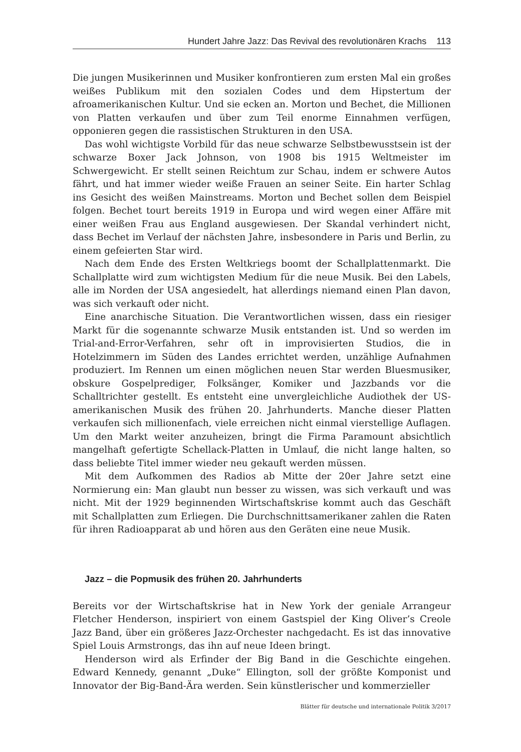Hundert Jahre Jazz: Das Revival des revolutionären Krachs 113
Die jungen Musikerinnen und Musiker konfrontieren zum ersten Mal ein großes weißes Publikum mit den sozialen Codes und dem Hipstertum der afroamerikanischen Kultur. Und sie ecken an. Morton und Bechet, die Millionen von Platten verkaufen und über zum Teil enorme Einnahmen verfügen, opponieren gegen die rassistischen Strukturen in den USA.
Das wohl wichtigste Vorbild für das neue schwarze Selbstbewusstsein ist der schwarze Boxer Jack Johnson, von 1908 bis 1915 Weltmeister im Schwergewicht. Er stellt seinen Reichtum zur Schau, indem er schwere Autos fährt, und hat immer wieder weiße Frauen an seiner Seite. Ein harter Schlag ins Gesicht des weißen Mainstreams. Morton und Bechet sollen dem Beispiel folgen. Bechet tourt bereits 1919 in Europa und wird wegen einer Affäre mit einer weißen Frau aus England ausgewiesen. Der Skandal verhindert nicht, dass Bechet im Verlauf der nächsten Jahre, insbesondere in Paris und Berlin, zu einem gefeierten Star wird.
Nach dem Ende des Ersten Weltkriegs boomt der Schallplattenmarkt. Die Schallplatte wird zum wichtigsten Medium für die neue Musik. Bei den Labels, alle im Norden der USA angesiedelt, hat allerdings niemand einen Plan davon, was sich verkauft oder nicht.
Eine anarchische Situation. Die Verantwortlichen wissen, dass ein riesiger Markt für die sogenannte schwarze Musik entstanden ist. Und so werden im Trial-and-Error-Verfahren, sehr oft in improvisierten Studios, die in Hotelzimmern im Süden des Landes errichtet werden, unzählige Aufnahmen produziert. Im Rennen um einen möglichen neuen Star werden Bluesmusiker, obskure Gospelprediger, Folksänger, Komiker und Jazzbands vor die Schalltrichter gestellt. Es entsteht eine unvergleichliche Audiothek der US-amerikanischen Musik des frühen 20. Jahrhunderts. Manche dieser Platten verkaufen sich millionenfach, viele erreichen nicht einmal vierstellige Auflagen. Um den Markt weiter anzuheizen, bringt die Firma Paramount absichtlich mangelhaft gefertigte Schellack-Platten in Umlauf, die nicht lange halten, so dass beliebte Titel immer wieder neu gekauft werden müssen.
Mit dem Aufkommen des Radios ab Mitte der 20er Jahre setzt eine Normierung ein: Man glaubt nun besser zu wissen, was sich verkauft und was nicht. Mit der 1929 beginnenden Wirtschaftskrise kommt auch das Geschäft mit Schallplatten zum Erliegen. Die Durchschnittsamerikaner zahlen die Raten für ihren Radioapparat ab und hören aus den Geräten eine neue Musik.
Jazz – die Popmusik des frühen 20. Jahrhunderts
Bereits vor der Wirtschaftskrise hat in New York der geniale Arrangeur Fletcher Henderson, inspiriert von einem Gastspiel der King Oliver’s Creole Jazz Band, über ein größeres Jazz-Orchester nachgedacht. Es ist das innovative Spiel Louis Armstrongs, das ihn auf neue Ideen bringt.
Henderson wird als Erfinder der Big Band in die Geschichte eingehen. Edward Kennedy, genannt „Duke“ Ellington, soll der größte Komponist und Innovator der Big-Band-Ära werden. Sein künstlerischer und kommerzieller
Blätter für deutsche und internationale Politik 3/2017